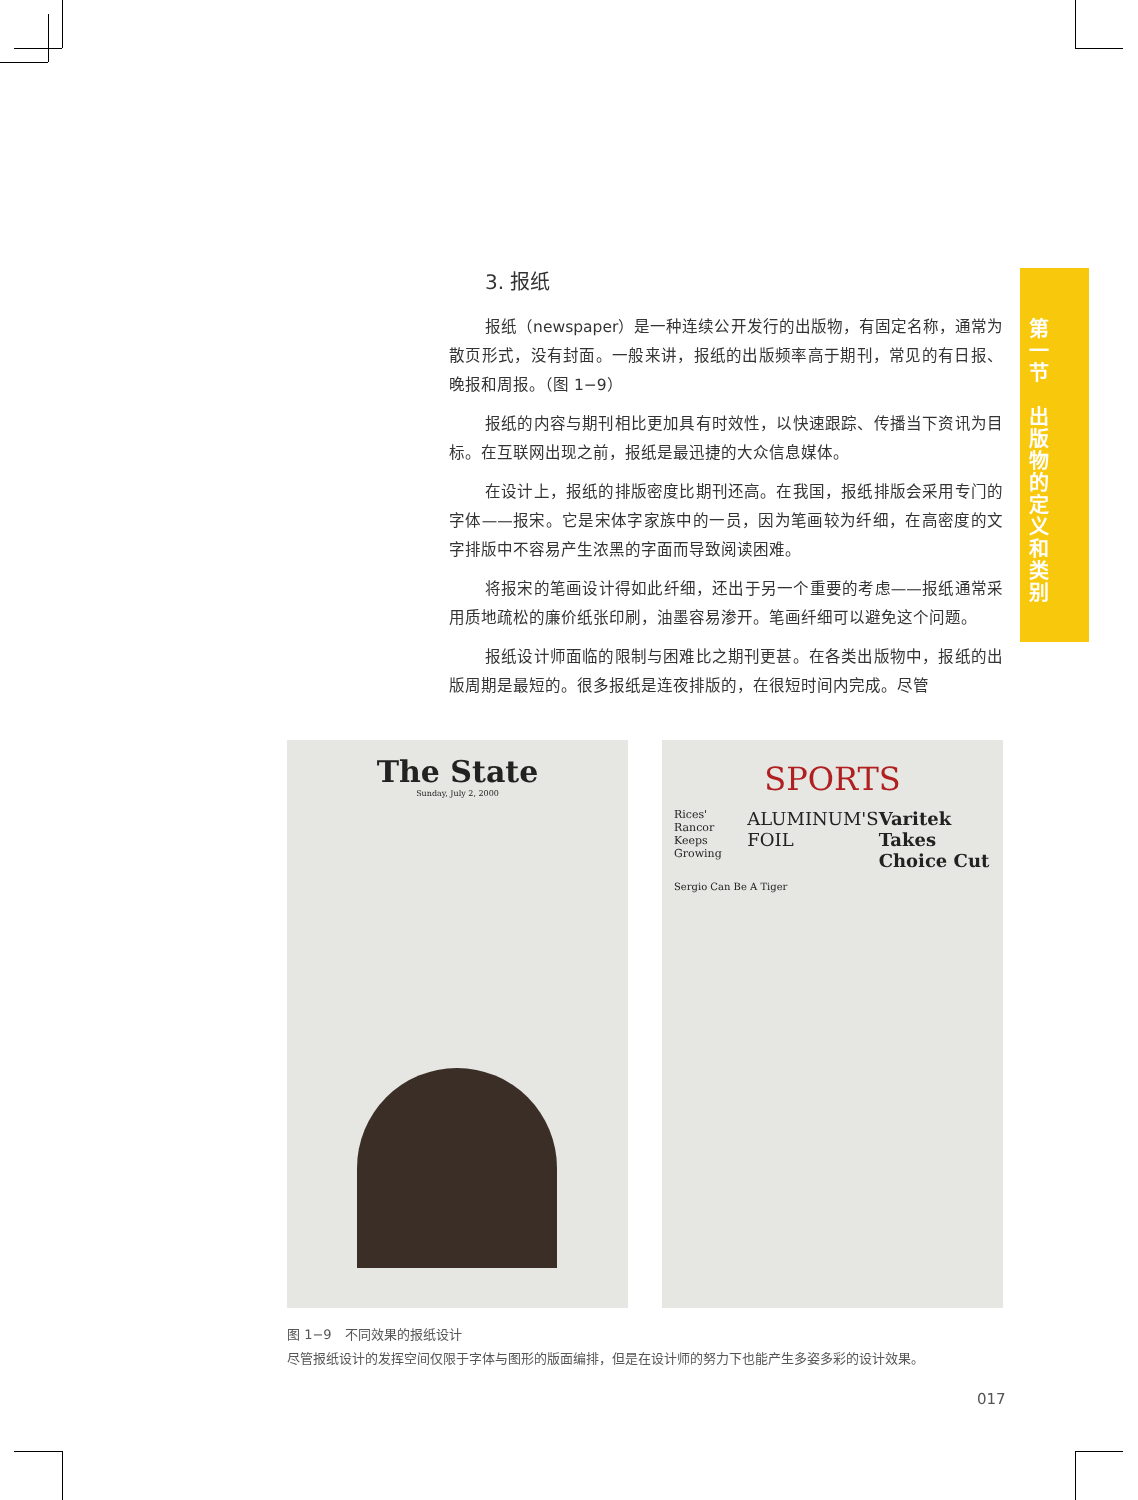第一节
出版物的定义和类别
3. 报纸
报纸（newspaper）是一种连续公开发行的出版物，有固定名称，通常为散页形式，没有封面。一般来讲，报纸的出版频率高于期刊，常见的有日报、晚报和周报。（图 1−9）
报纸的内容与期刊相比更加具有时效性，以快速跟踪、传播当下资讯为目标。在互联网出现之前，报纸是最迅捷的大众信息媒体。
在设计上，报纸的排版密度比期刊还高。在我国，报纸排版会采用专门的字体——报宋。它是宋体字家族中的一员，因为笔画较为纤细，在高密度的文字排版中不容易产生浓黑的字面而导致阅读困难。
将报宋的笔画设计得如此纤细，还出于另一个重要的考虑——报纸通常采用质地疏松的廉价纸张印刷，油墨容易渗开。笔画纤细可以避免这个问题。
报纸设计师面临的限制与困难比之期刊更甚。在各类出版物中，报纸的出版周期是最短的。很多报纸是连夜排版的，在很短时间内完成。尽管
The State
Sunday, July 2, 2000
SPORTS
Rices' Rancor Keeps Growing ALUMINUM'S FOIL Varitek Takes Choice Cut
Sergio Can Be A Tiger
图 1−9　不同效果的报纸设计
尽管报纸设计的发挥空间仅限于字体与图形的版面编排，但是在设计师的努力下也能产生多姿多彩的设计效果。
017